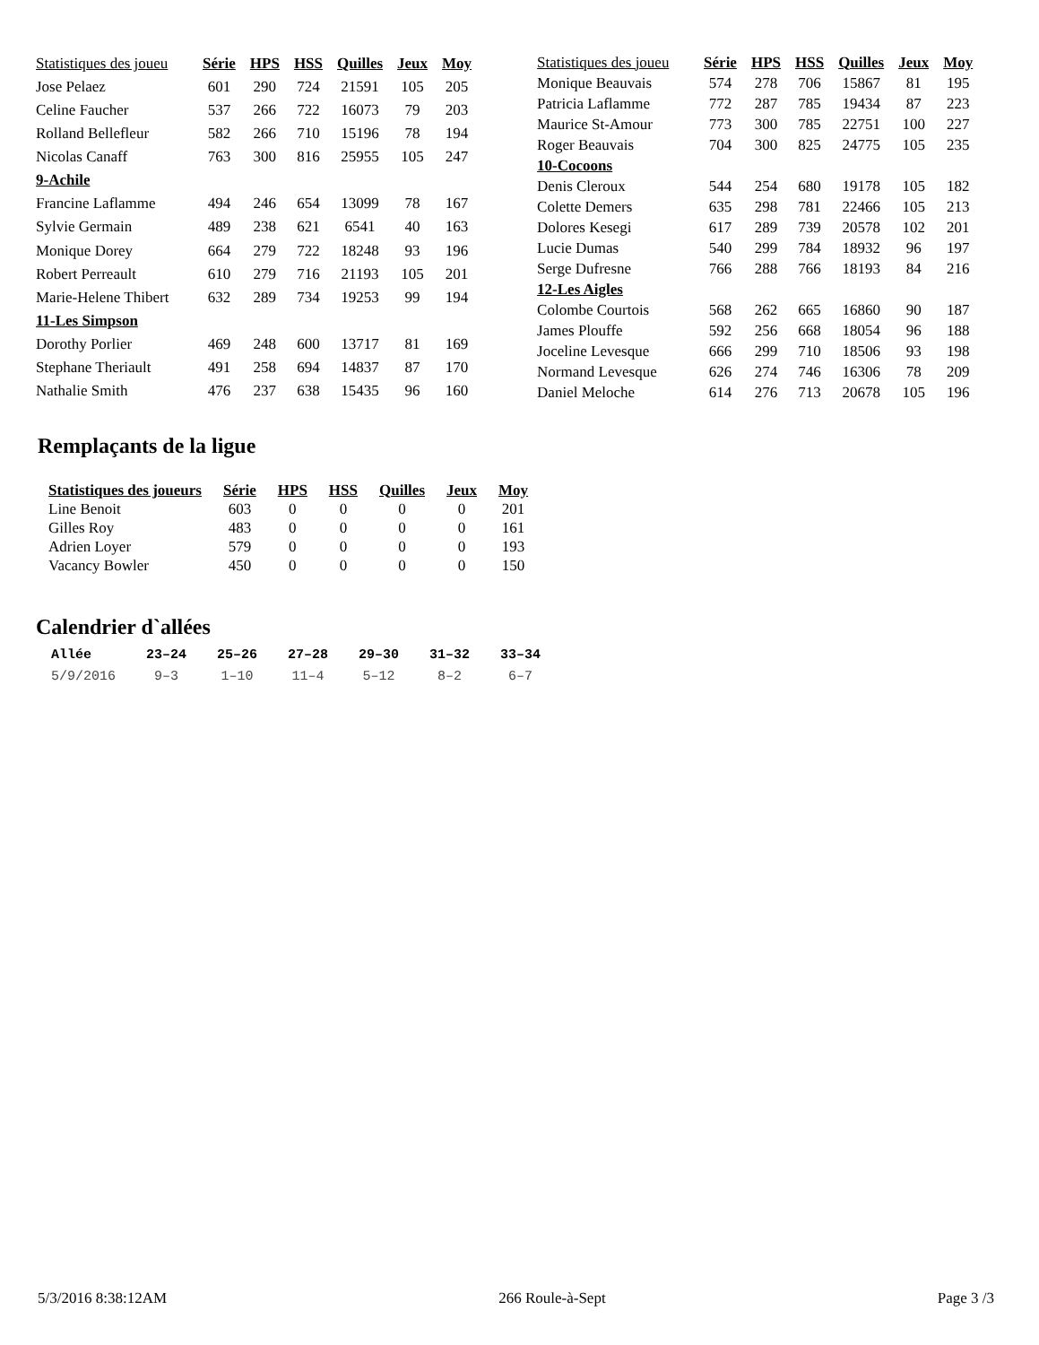| Statistiques des joueu | Série | HPS | HSS | Quilles | Jeux | Moy |
| --- | --- | --- | --- | --- | --- | --- |
| Jose Pelaez | 601 | 290 | 724 | 21591 | 105 | 205 |
| Celine Faucher | 537 | 266 | 722 | 16073 | 79 | 203 |
| Rolland Bellefleur | 582 | 266 | 710 | 15196 | 78 | 194 |
| Nicolas Canaff | 763 | 300 | 816 | 25955 | 105 | 247 |
| 9-Achile | | | | | | |
| Francine Laflamme | 494 | 246 | 654 | 13099 | 78 | 167 |
| Sylvie Germain | 489 | 238 | 621 | 6541 | 40 | 163 |
| Monique Dorey | 664 | 279 | 722 | 18248 | 93 | 196 |
| Robert Perreault | 610 | 279 | 716 | 21193 | 105 | 201 |
| Marie-Helene Thibert | 632 | 289 | 734 | 19253 | 99 | 194 |
| 11-Les Simpson | | | | | | |
| Dorothy Porlier | 469 | 248 | 600 | 13717 | 81 | 169 |
| Stephane Theriault | 491 | 258 | 694 | 14837 | 87 | 170 |
| Nathalie Smith | 476 | 237 | 638 | 15435 | 96 | 160 |
| Statistiques des joueu | Série | HPS | HSS | Quilles | Jeux | Moy |
| --- | --- | --- | --- | --- | --- | --- |
| Monique Beauvais | 574 | 278 | 706 | 15867 | 81 | 195 |
| Patricia Laflamme | 772 | 287 | 785 | 19434 | 87 | 223 |
| Maurice St-Amour | 773 | 300 | 785 | 22751 | 100 | 227 |
| Roger Beauvais | 704 | 300 | 825 | 24775 | 105 | 235 |
| 10-Cocoons | | | | | | |
| Denis Cleroux | 544 | 254 | 680 | 19178 | 105 | 182 |
| Colette Demers | 635 | 298 | 781 | 22466 | 105 | 213 |
| Dolores Kesegi | 617 | 289 | 739 | 20578 | 102 | 201 |
| Lucie Dumas | 540 | 299 | 784 | 18932 | 96 | 197 |
| Serge Dufresne | 766 | 288 | 766 | 18193 | 84 | 216 |
| 12-Les Aigles | | | | | | |
| Colombe Courtois | 568 | 262 | 665 | 16860 | 90 | 187 |
| James Plouffe | 592 | 256 | 668 | 18054 | 96 | 188 |
| Joceline Levesque | 666 | 299 | 710 | 18506 | 93 | 198 |
| Normand Levesque | 626 | 274 | 746 | 16306 | 78 | 209 |
| Daniel Meloche | 614 | 276 | 713 | 20678 | 105 | 196 |
Remplaçants de la ligue
| Statistiques des joueurs | Série | HPS | HSS | Quilles | Jeux | Moy |
| --- | --- | --- | --- | --- | --- | --- |
| Line Benoit | 603 | 0 | 0 | 0 | 0 | 201 |
| Gilles Roy | 483 | 0 | 0 | 0 | 0 | 161 |
| Adrien Loyer | 579 | 0 | 0 | 0 | 0 | 193 |
| Vacancy Bowler | 450 | 0 | 0 | 0 | 0 | 150 |
Calendrier d`allées
| Allée | 23–24 | 25–26 | 27–28 | 29–30 | 31–32 | 33–34 |
| --- | --- | --- | --- | --- | --- | --- |
| 5/9/2016 | 9–3 | 1–10 | 11–4 | 5–12 | 8–2 | 6–7 |
5/3/2016 8:38:12AM 266 Roule-à-Sept Page 3 /3